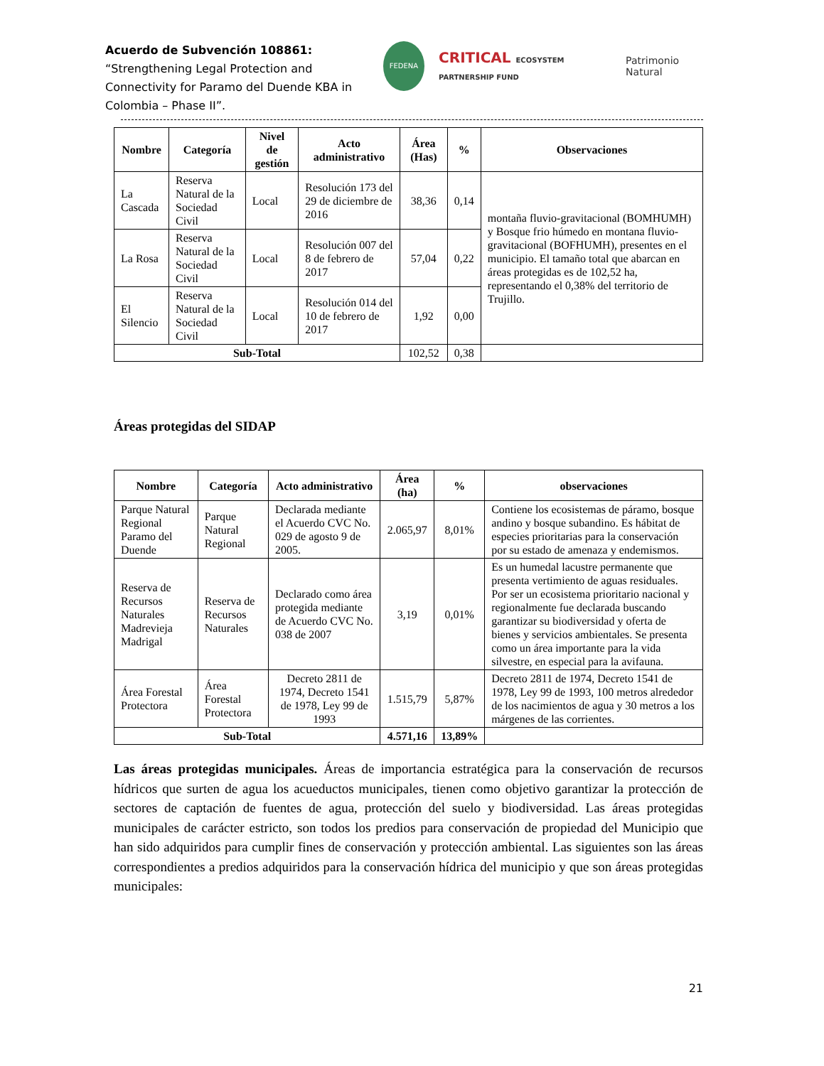Acuerdo de Subvención 108861: “Strengthening Legal Protection and Connectivity for Paramo del Duende KBA in Colombia – Phase II”.
FEDENA
CRITICAL ECOSYSTEM PARTNERSHIP FUND
Patrimonio Natural
| Nombre | Categoría | Nivel de gestión | Acto administrativo | Área (Has) | % | Observaciones |
| --- | --- | --- | --- | --- | --- | --- |
| La Cascada | Reserva Natural de la Sociedad Civil | Local | Resolución 173 del 29 de diciembre de 2016 | 38,36 | 0,14 | montaña fluvio-gravitacional (BOMHUMH) y Bosque frio húmedo en montana fluvio-gravitacional (BOFHUMH), presentes en el municipio. El tamaño total que abarcan en áreas protegidas es de 102,52 ha, representando el 0,38% del territorio de Trujillo. |
| La Rosa | Reserva Natural de la Sociedad Civil | Local | Resolución 007 del 8 de febrero de 2017 | 57,04 | 0,22 | |
| El Silencio | Reserva Natural de la Sociedad Civil | Local | Resolución 014 del 10 de febrero de 2017 | 1,92 | 0,00 | |
| Sub-Total | | | | 102,52 | 0,38 | |
Áreas protegidas del SIDAP
| Nombre | Categoría | Acto administrativo | Área (ha) | % | observaciones |
| --- | --- | --- | --- | --- | --- |
| Parque Natural Regional Paramo del Duende | Parque Natural Regional | Declarada mediante el Acuerdo CVC No. 029 de agosto 9 de 2005. | 2.065,97 | 8,01% | Contiene los ecosistemas de páramo, bosque andino y bosque subandino. Es hábitat de especies prioritarias para la conservación por su estado de amenaza y endemismos. |
| Reserva de Recursos Naturales Madrevieja Madrigal | Reserva de Recursos Naturales | Declarado como área protegida mediante de Acuerdo CVC No. 038 de 2007 | 3,19 | 0,01% | Es un humedal lacustre permanente que presenta vertimiento de aguas residuales. Por ser un ecosistema prioritario nacional y regionalmente fue declarada buscando garantizar su biodiversidad y oferta de bienes y servicios ambientales. Se presenta como un área importante para la vida silvestre, en especial para la avifauna. |
| Área Forestal Protectora | Área Forestal Protectora | Decreto 2811 de 1974, Decreto 1541 de 1978, Ley 99 de 1993 | 1.515,79 | 5,87% | Decreto 2811 de 1974, Decreto 1541 de 1978, Ley 99 de 1993, 100 metros alrededor de los nacimientos de agua y 30 metros a los márgenes de las corrientes. |
| Sub-Total | | | 4.571,16 | 13,89% | |
Las áreas protegidas municipales. Áreas de importancia estratégica para la conservación de recursos hídricos que surten de agua los acueductos municipales, tienen como objetivo garantizar la protección de sectores de captación de fuentes de agua, protección del suelo y biodiversidad. Las áreas protegidas municipales de carácter estricto, son todos los predios para conservación de propiedad del Municipio que han sido adquiridos para cumplir fines de conservación y protección ambiental. Las siguientes son las áreas correspondientes a predios adquiridos para la conservación hídrica del municipio y que son áreas protegidas municipales:
21